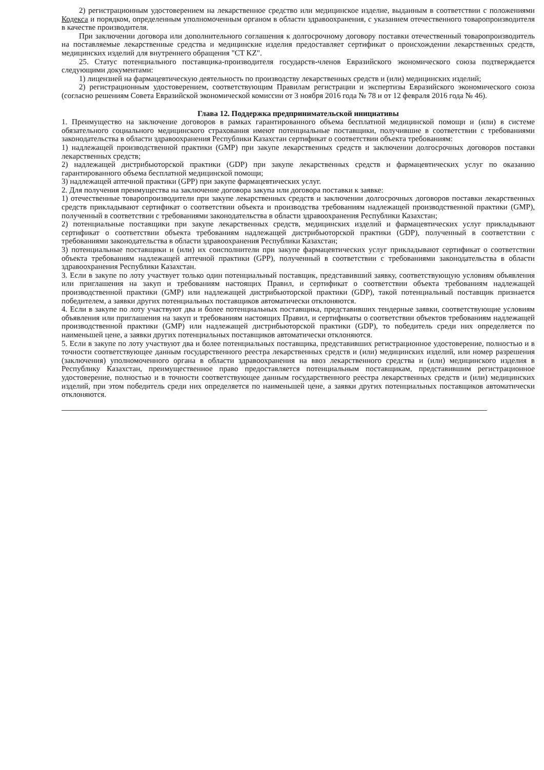2) регистрационным удостоверением на лекарственное средство или медицинское изделие, выданным в соответствии с положениями Кодекса и порядком, определенным уполномоченным органом в области здравоохранения, с указанием отечественного товаропроизводителя в качестве производителя.
При заключении договора или дополнительного соглашения к долгосрочному договору поставки отечественный товаропроизводитель на поставляемые лекарственные средства и медицинские изделия предоставляет сертификат о происхождении лекарственных средств, медицинских изделий для внутреннего обращения "CT KZ".
25. Статус потенциального поставщика-производителя государств-членов Евразийского экономического союза подтверждается следующими документами:
1) лицензией на фармацевтическую деятельность по производству лекарственных средств и (или) медицинских изделий;
2) регистрационным удостоверением, соответствующим Правилам регистрации и экспертизы Евразийского экономического союза (согласно решениям Совета Евразийской экономической комиссии от 3 ноября 2016 года № 78 и от 12 февраля 2016 года № 46).
Глава 12. Поддержка предпринимательской инициативы
1. Преимущество на заключение договоров в рамках гарантированного объема бесплатной медицинской помощи и (или) в системе обязательного социального медицинского страхования имеют потенциальные поставщики, получившие в соответствии с требованиями законодательства в области здравоохранения Республики Казахстан сертификат о соответствии объекта требованиям:
1) надлежащей производственной практики (GMP) при закупе лекарственных средств и заключении долгосрочных договоров поставки лекарственных средств;
2) надлежащей дистрибьюторской практики (GDP) при закупе лекарственных средств и фармацевтических услуг по оказанию гарантированного объема бесплатной медицинской помощи;
3) надлежащей аптечной практики (GPP) при закупе фармацевтических услуг.
2. Для получения преимущества на заключение договора закупа или договора поставки к заявке:
1) отечественные товаропроизводители при закупе лекарственных средств и заключении долгосрочных договоров поставки лекарственных средств прикладывают сертификат о соответствии объекта и производства требованиям надлежащей производственной практики (GMP), полученный в соответствии с требованиями законодательства в области здравоохранения Республики Казахстан;
2) потенциальные поставщики при закупе лекарственных средств, медицинских изделий и фармацевтических услуг прикладывают сертификат о соответствии объекта требованиям надлежащей дистрибьюторской практики (GDP), полученный в соответствии с требованиями законодательства в области здравоохранения Республики Казахстан;
3) потенциальные поставщики и (или) их соисполнители при закупе фармацевтических услуг прикладывают сертификат о соответствии объекта требованиям надлежащей аптечной практики (GPP), полученный в соответствии с требованиями законодательства в области здравоохранения Республики Казахстан.
3. Если в закупе по лоту участвует только один потенциальный поставщик, представивший заявку, соответствующую условиям объявления или приглашения на закуп и требованиям настоящих Правил, и сертификат о соответствии объекта требованиям надлежащей производственной практики (GMP) или надлежащей дистрибьюторской практики (GDP), такой потенциальный поставщик признается победителем, а заявки других потенциальных поставщиков автоматически отклоняются.
4. Если в закупе по лоту участвуют два и более потенциальных поставщика, представивших тендерные заявки, соответствующие условиям объявления или приглашения на закуп и требованиям настоящих Правил, и сертификаты о соответствии объектов требованиям надлежащей производственной практики (GMP) или надлежащей дистрибьюторской практики (GDP), то победитель среди них определяется по наименьшей цене, а заявки других потенциальных поставщиков автоматически отклоняются.
5. Если в закупе по лоту участвуют два и более потенциальных поставщика, представивших регистрационное удостоверение, полностью и в точности соответствующее данным государственного реестра лекарственных средств и (или) медицинских изделий, или номер разрешения (заключения) уполномоченного органа в области здравоохранения на ввоз лекарственного средства и (или) медицинского изделия в Республику Казахстан, преимущественное право предоставляется потенциальным поставщикам, представившим регистрационное удостоверение, полностью и в точности соответствующее данным государственного реестра лекарственных средств и (или) медицинских изделий, при этом победитель среди них определяется по наименьшей цене, а заявки других потенциальных поставщиков автоматически отклоняются.